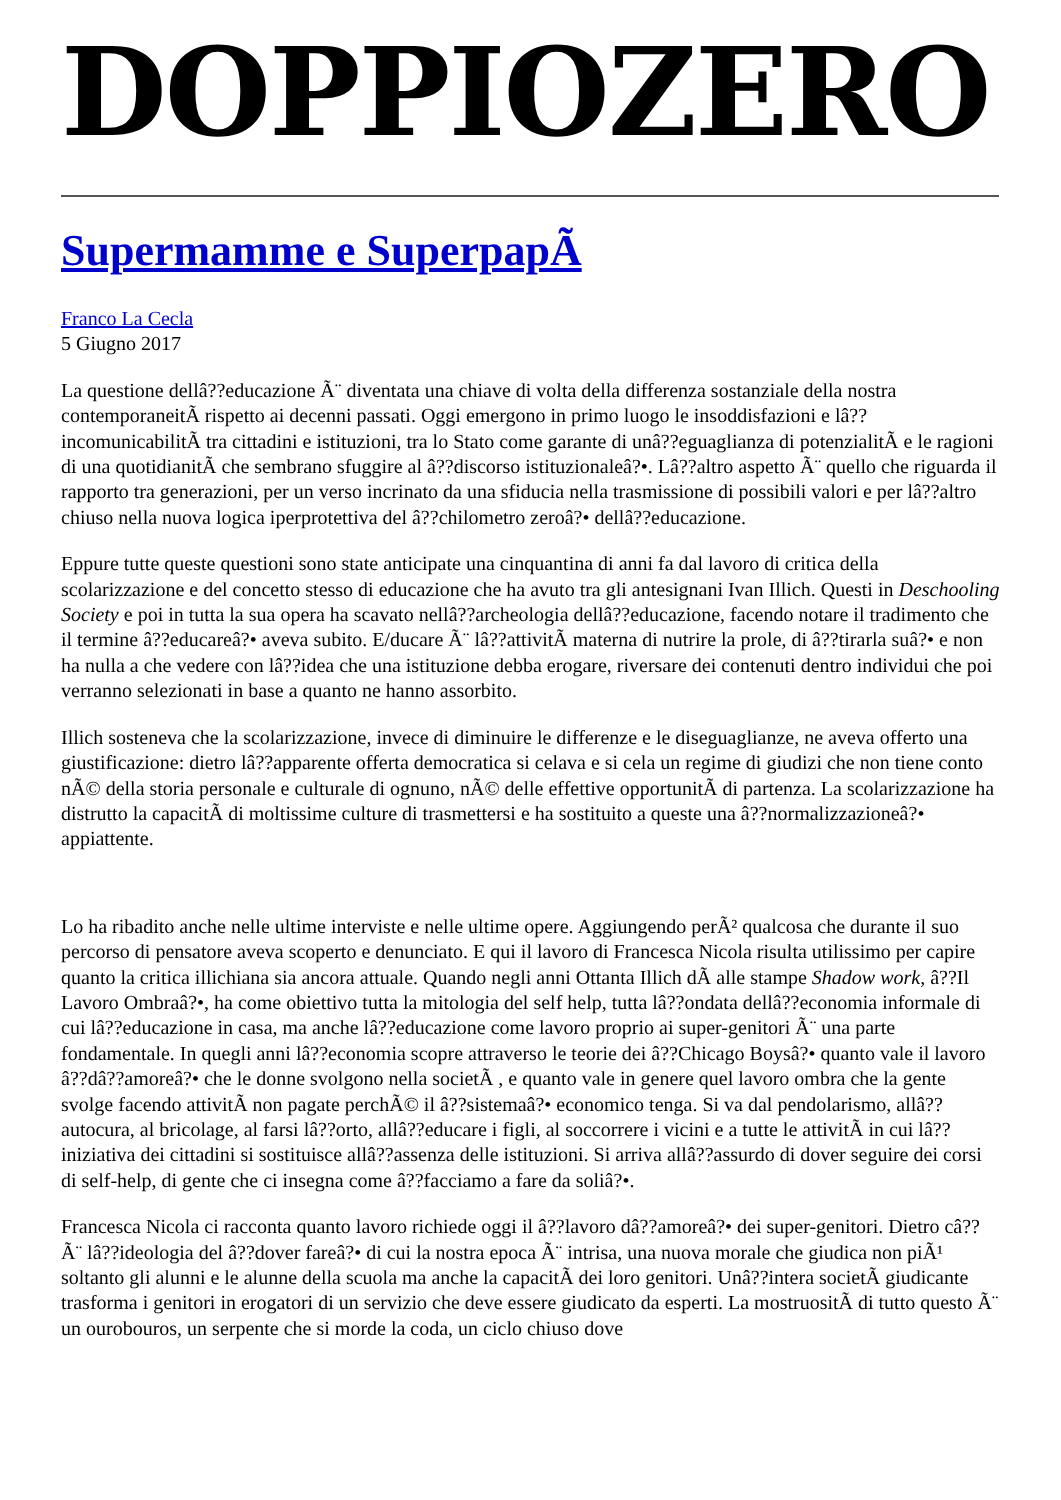DOPPIOZERO
Supermamme e SuperpapÃ
Franco La Cecla
5 Giugno 2017
La questione dellâ??educazione Ã¨ diventata una chiave di volta della differenza sostanziale della nostra contemporaneitÃ rispetto ai decenni passati. Oggi emergono in primo luogo le insoddisfazioni e lâ??incomunicabilitÃ tra cittadini e istituzioni, tra lo Stato come garante di unâ??eguaglianza di potenzialitÃ e le ragioni di una quotidianitÃ che sembrano sfuggire al â??discorso istituzionaleâ?•. Lâ??altro aspetto Ã¨ quello che riguarda il rapporto tra generazioni, per un verso incrinato da una sfiducia nella trasmissione di possibili valori e per lâ??altro chiuso nella nuova logica iperprotettiva del â??chilometro zeroâ?• dellâ??educazione.
Eppure tutte queste questioni sono state anticipate una cinquantina di anni fa dal lavoro di critica della scolarizzazione e del concetto stesso di educazione che ha avuto tra gli antesignani Ivan Illich. Questi in Deschooling Society e poi in tutta la sua opera ha scavato nellâ??archeologia dellâ??educazione, facendo notare il tradimento che il termine â??educareâ?• aveva subito. E/ducare Ã¨ lâ??attivitÃ materna di nutrire la prole, di â??tirarla suâ?• e non ha nulla a che vedere con lâ??idea che una istituzione debba erogare, riversare dei contenuti dentro individui che poi verranno selezionati in base a quanto ne hanno assorbito.
Illich sosteneva che la scolarizzazione, invece di diminuire le differenze e le diseguaglianze, ne aveva offerto una giustificazione: dietro lâ??apparente offerta democratica si celava e si cela un regime di giudizi che non tiene conto nÃ© della storia personale e culturale di ognuno, nÃ© delle effettive opportunitÃ di partenza. La scolarizzazione ha distrutto la capacitÃ di moltissime culture di trasmettersi e ha sostituito a queste una â??normalizzazioneâ?• appiattente.
Lo ha ribadito anche nelle ultime interviste e nelle ultime opere. Aggiungendo perÃ² qualcosa che durante il suo percorso di pensatore aveva scoperto e denunciato. E qui il lavoro di Francesca Nicola risulta utilissimo per capire quanto la critica illichiana sia ancora attuale. Quando negli anni Ottanta Illich dÃ alle stampe Shadow work, â??Il Lavoro Ombraâ?•, ha come obiettivo tutta la mitologia del self help, tutta lâ??ondata dellâ??economia informale di cui lâ??educazione in casa, ma anche lâ??educazione come lavoro proprio ai super-genitori Ã¨ una parte fondamentale. In quegli anni lâ??economia scopre attraverso le teorie dei â??Chicago Boysâ?• quanto vale il lavoro â??dâ??amoreâ?• che le donne svolgono nella societÃ , e quanto vale in genere quel lavoro ombra che la gente svolge facendo attivitÃ non pagate perchÃ© il â??sistemaâ?• economico tenga. Si va dal pendolarismo, allâ??autocura, al bricolage, al farsi lâ??orto, allâ??educare i figli, al soccorrere i vicini e a tutte le attivitÃ in cui lâ??iniziativa dei cittadini si sostituisce allâ??assenza delle istituzioni. Si arriva allâ??assurdo di dover seguire dei corsi di self-help, di gente che ci insegna come â??facciamo a fare da soliâ?•.
Francesca Nicola ci racconta quanto lavoro richiede oggi il â??lavoro dâ??amoreâ?• dei super-genitori. Dietro câ??Ã¨ lâ??ideologia del â??dover fareâ?• di cui la nostra epoca Ã¨ intrisa, una nuova morale che giudica non piÃ¹ soltanto gli alunni e le alunne della scuola ma anche la capacitÃ dei loro genitori. Unâ??intera societÃ giudicante trasforma i genitori in erogatori di un servizio che deve essere giudicato da esperti. La mostruositÃ di tutto questo Ã¨ un ourobouros, un serpente che si morde la coda, un ciclo chiuso dove